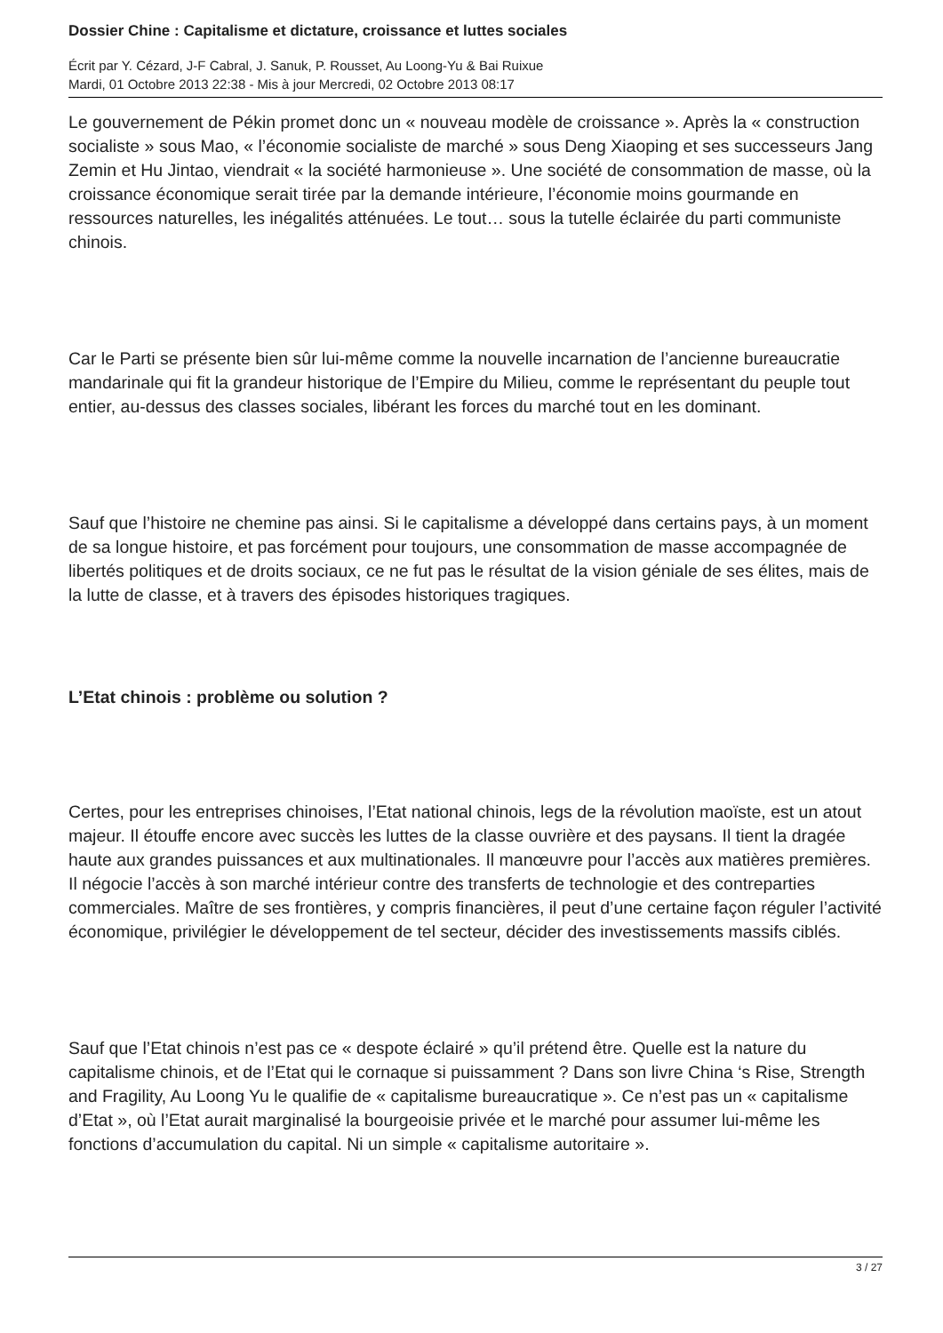Dossier Chine : Capitalisme et dictature, croissance et luttes sociales
Écrit par Y. Cézard, J-F Cabral, J. Sanuk, P. Rousset, Au Loong-Yu & Bai Ruixue
Mardi, 01 Octobre 2013 22:38 - Mis à jour Mercredi, 02 Octobre 2013 08:17
Le gouvernement de Pékin promet donc un « nouveau modèle de croissance ». Après la « construction socialiste » sous Mao, « l’économie socialiste de marché » sous Deng Xiaoping et ses successeurs Jang Zemin et Hu Jintao, viendrait « la société harmonieuse ». Une société de consommation de masse, où la croissance économique serait tirée par la demande intérieure, l’économie moins gourmande en ressources naturelles, les inégalités atténuées. Le tout… sous la tutelle éclairée du parti communiste chinois.
Car le Parti se présente bien sûr lui-même comme la nouvelle incarnation de l’ancienne bureaucratie mandarinale qui fit la grandeur historique de l’Empire du Milieu, comme le représentant du peuple tout entier, au-dessus des classes sociales, libérant les forces du marché tout en les dominant.
Sauf que l’histoire ne chemine pas ainsi. Si le capitalisme a développé dans certains pays, à un moment de sa longue histoire, et pas forcément pour toujours, une consommation de masse accompagnée de libertés politiques et de droits sociaux, ce ne fut pas le résultat de la vision géniale de ses élites, mais de la lutte de classe, et à travers des épisodes historiques tragiques.
L’Etat chinois : problème ou solution ?
Certes, pour les entreprises chinoises, l’Etat national chinois, legs de la révolution maoïste, est un atout majeur. Il étouffe encore avec succès les luttes de la classe ouvrière et des paysans. Il tient la dragée haute aux grandes puissances et aux multinationales. Il manœuvre pour l’accès aux matières premières. Il négocie l’accès à son marché intérieur contre des transferts de technologie et des contreparties commerciales. Maître de ses frontières, y compris financières, il peut d’une certaine façon réguler l’activité économique, privilégier le développement de tel secteur, décider des investissements massifs ciblés.
Sauf que l’Etat chinois n’est pas ce « despote éclairé » qu’il prétend être. Quelle est la nature du capitalisme chinois, et de l’Etat qui le cornaque si puissamment ? Dans son livre China ‘s Rise, Strength and Fragility, Au Loong Yu le qualifie de « capitalisme bureaucratique ». Ce n’est pas un « capitalisme d’Etat », où l’Etat aurait marginalisé la bourgeoisie privée et le marché pour assumer lui-même les fonctions d’accumulation du capital. Ni un simple « capitalisme autoritaire ».
3 / 27